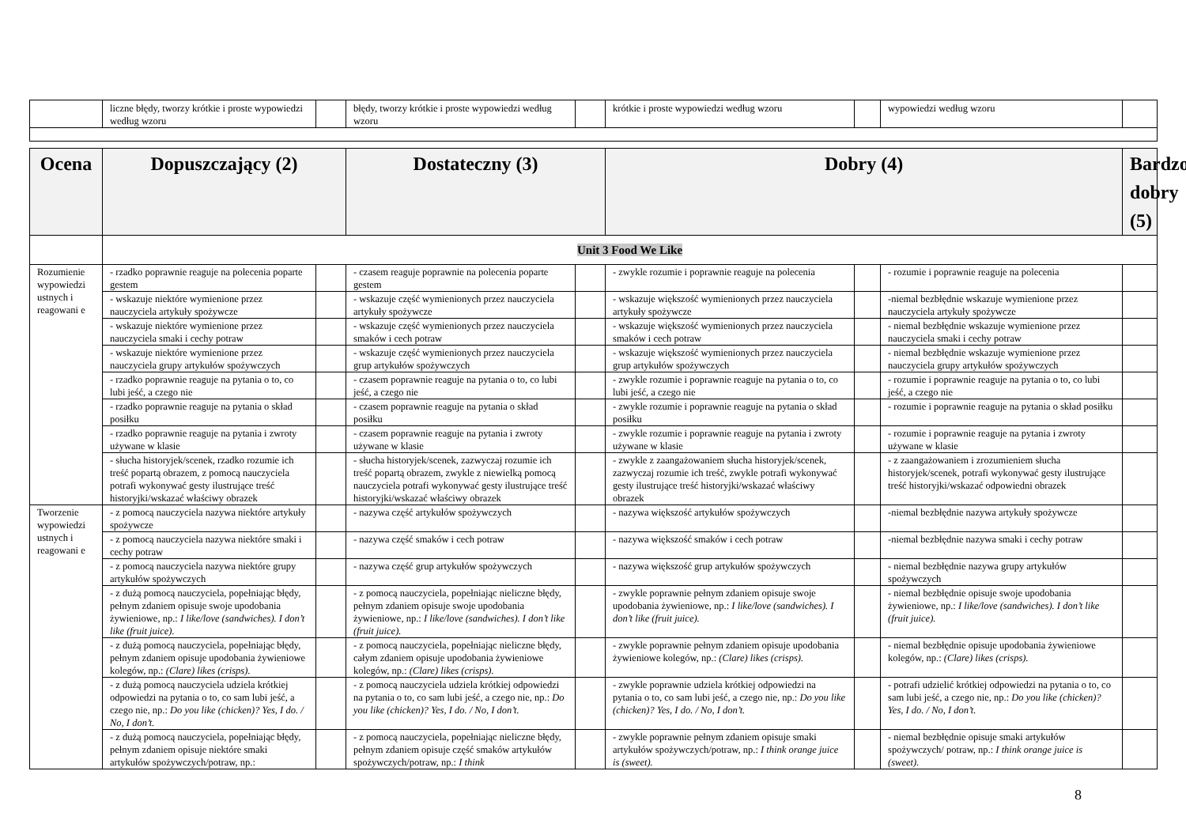| | liczne błędy, tworzy krótkie i proste wypowiedzi według wzoru | | błędy, tworzy krótkie i proste wypowiedzi według wzoru | | krótkie i proste wypowiedzi według wzoru | | wypowiedzi według wzoru | |
| Ocena | Dopuszczający (2) | | Dostateczny (3) | | Dobry (4) | | | Bardzo dobry (5) |
| --- | --- | --- | --- | --- | --- | --- | --- | --- |
| | Unit 3 Food We Like | | | | | | | |
| Rozumienie wypowiedzi ustnych i reagowani e | - rzadko poprawnie reaguje na polecenia poparte gestem | | - czasem reaguje poprawnie na polecenia poparte gestem | | - zwykle rozumie i poprawnie reaguje na polecenia | | - rozumie i poprawnie reaguje na polecenia | |
| | - wskazuje niektóre wymienione przez nauczyciela artykuły spożywcze | | - wskazuje część wymienionych przez nauczyciela artykuły spożywcze | | - wskazuje większość wymienionych przez nauczyciela artykuły spożywcze | | -niemal bezbłędnie wskazuje wymienione przez nauczyciela artykuły spożywcze | |
| | - wskazuje niektóre wymienione przez nauczyciela smaki i cechy potraw | | - wskazuje część wymienionych przez nauczyciela smaków i cech potraw | | - wskazuje większość wymienionych przez nauczyciela smaków i cech potraw | | - niemal bezbłędnie wskazuje wymienione przez nauczyciela smaki i cechy potraw | |
| | - wskazuje niektóre wymienione przez nauczyciela grupy artykułów spożywczych | | - wskazuje część wymienionych przez nauczyciela grup artykułów spożywczych | | - wskazuje większość wymienionych przez nauczyciela grup artykułów spożywczych | | - niemal bezbłędnie wskazuje wymienione przez nauczyciela grupy artykułów spożywczych | |
| | - rzadko poprawnie reaguje na pytania o to, co lubi jeść, a czego nie | | - czasem poprawnie reaguje na pytania o to, co lubi jeść, a czego nie | | - zwykle rozumie i poprawnie reaguje na pytania o to, co lubi jeść, a czego nie | | - rozumie i poprawnie reaguje na pytania o to, co lubi jeść, a czego nie | |
| | - rzadko poprawnie reaguje na pytania o skład posiłku | | - czasem poprawnie reaguje na pytania o skład posiłku | | - zwykle rozumie i poprawnie reaguje na pytania o skład posiłku | | - rozumie i poprawnie reaguje na pytania o skład posiłku | |
| | - rzadko poprawnie reaguje na pytania i zwroty używane w klasie | | - czasem poprawnie reaguje na pytania i zwroty używane w klasie | | - zwykle rozumie i poprawnie reaguje na pytania i zwroty używane w klasie | | - rozumie i poprawnie reaguje na pytania i zwroty używane w klasie | |
| | - słucha historyjek/scenek, rzadko rozumie ich treść popartą obrazem, z pomocą nauczyciela potrafi wykonywać gesty ilustrujące treść historyjki/wskazać właściwy obrazek | | - słucha historyjek/scenek, zazwyczaj rozumie ich treść popartą obrazem, zwykle z niewielką pomocą nauczyciela potrafi wykonywać gesty ilustrujące treść historyjki/wskazać właściwy obrazek | | - zwykle z zaangażowaniem słucha historyjek/scenek, zazwyczaj rozumie ich treść, zwykle potrafi wykonywać gesty ilustrujące treść historyjki/wskazać właściwy obrazek | | - z zaangażowaniem i zrozumieniem słucha historyjek/scenek, potrafi wykonywać gesty ilustrujące treść historyjki/wskazać odpowiedni obrazek | |
| Tworzenie wypowiedzi ustnych i reagowani e | - z pomocą nauczyciela nazywa niektóre artykuły spożywcze | | - nazywa część artykułów spożywczych | | - nazywa większość artykułów spożywczych | | -niemal bezbłędnie nazywa artykuły spożywcze | |
| | - z pomocą nauczyciela nazywa niektóre smaki i cechy potraw | | - nazywa część smaków i cech potraw | | - nazywa większość smaków i cech potraw | | -niemal bezbłędnie nazywa smaki i cechy potraw | |
| | - z pomocą nauczyciela nazywa niektóre grupy artykułów spożywczych | | - nazywa część grup artykułów spożywczych | | - nazywa większość grup artykułów spożywczych | | - niemal bezbłędnie nazywa grupy artykułów spożywczych | |
| | - z dużą pomocą nauczyciela, popełniając błędy, pełnym zdaniem opisuje swoje upodobania żywieniowe, np.: I like/love (sandwiches). I don’t like (fruit juice). | | - z pomocą nauczyciela, popełniając nieliczne błędy, pełnym zdaniem opisuje swoje upodobania żywieniowe, np.: I like/love (sandwiches). I don’t like (fruit juice). | | - zwykle poprawnie pełnym zdaniem opisuje swoje upodobania żywieniowe, np.: I like/love (sandwiches). I don’t like (fruit juice). | | - niemal bezbłędnie opisuje swoje upodobania żywieniowe, np.: I like/love (sandwiches). I don’t like (fruit juice). | |
| | - z dużą pomocą nauczyciela, popełniając błędy, pełnym zdaniem opisuje upodobania żywieniowe kolegów, np.: (Clare) likes (crisps). | | - z pomocą nauczyciela, popełniając nieliczne błędy, całym zdaniem opisuje upodobania żywieniowe kolegów, np.: (Clare) likes (crisps). | | - zwykle poprawnie pełnym zdaniem opisuje upodobania żywieniowe kolegów, np.: (Clare) likes (crisps). | | - niemal bezbłędnie opisuje upodobania żywieniowe kolegów, np.: (Clare) likes (crisps). | |
| | - z dużą pomocą nauczyciela udziela krótkiej odpowiedzi na pytania o to, co sam lubi jeść, a czego nie, np.: Do you like (chicken)? Yes, I do. / No, I don’t. | | - z pomocą nauczyciela udziela krótkiej odpowiedzi na pytania o to, co sam lubi jeść, a czego nie, np.: Do you like (chicken)? Yes, I do. / No, I don’t. | | - zwykle poprawnie udziela krótkiej odpowiedzi na pytania o to, co sam lubi jeść, a czego nie, np.: Do you like (chicken)? Yes, I do. / No, I don’t. | | - potrafi udzielić krótkiej odpowiedzi na pytania o to, co sam lubi jeść, a czego nie, np.: Do you like (chicken)? Yes, I do. / No, I don’t. | |
| | - z dużą pomocą nauczyciela, popełniając błędy, pełnym zdaniem opisuje niektóre smaki artykułów spożywczych/potraw, np.: | | - z pomocą nauczyciela, popełniając nieliczne błędy, pełnym zdaniem opisuje część smaków artykułów spożywczych/potraw, np.: I think | | - zwykle poprawnie pełnym zdaniem opisuje smaki artykułów spożywczych/potraw, np.: I think orange juice is (sweet). | | - niemal bezbłędnie opisuje smaki artykułów spożywczych/ potraw, np.: I think orange juice is (sweet). | |
8